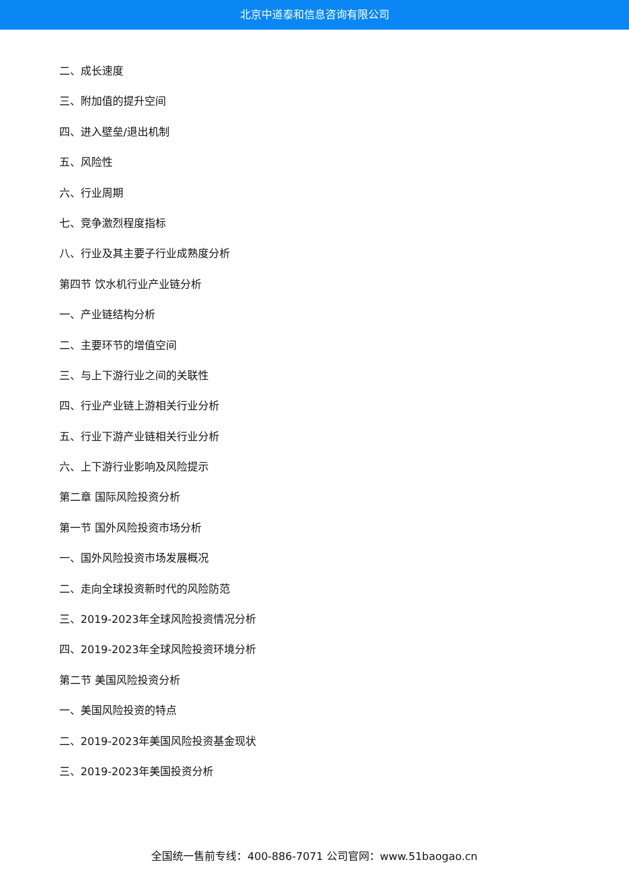北京中道泰和信息咨询有限公司
二、成长速度
三、附加值的提升空间
四、进入壁垒/退出机制
五、风险性
六、行业周期
七、竞争激烈程度指标
八、行业及其主要子行业成熟度分析
第四节 饮水机行业产业链分析
一、产业链结构分析
二、主要环节的增值空间
三、与上下游行业之间的关联性
四、行业产业链上游相关行业分析
五、行业下游产业链相关行业分析
六、上下游行业影响及风险提示
第二章 国际风险投资分析
第一节 国外风险投资市场分析
一、国外风险投资市场发展概况
二、走向全球投资新时代的风险防范
三、2019-2023年全球风险投资情况分析
四、2019-2023年全球风险投资环境分析
第二节 美国风险投资分析
一、美国风险投资的特点
二、2019-2023年美国风险投资基金现状
三、2019-2023年美国投资分析
全国统一售前专线：400-886-7071 公司官网：www.51baogao.cn